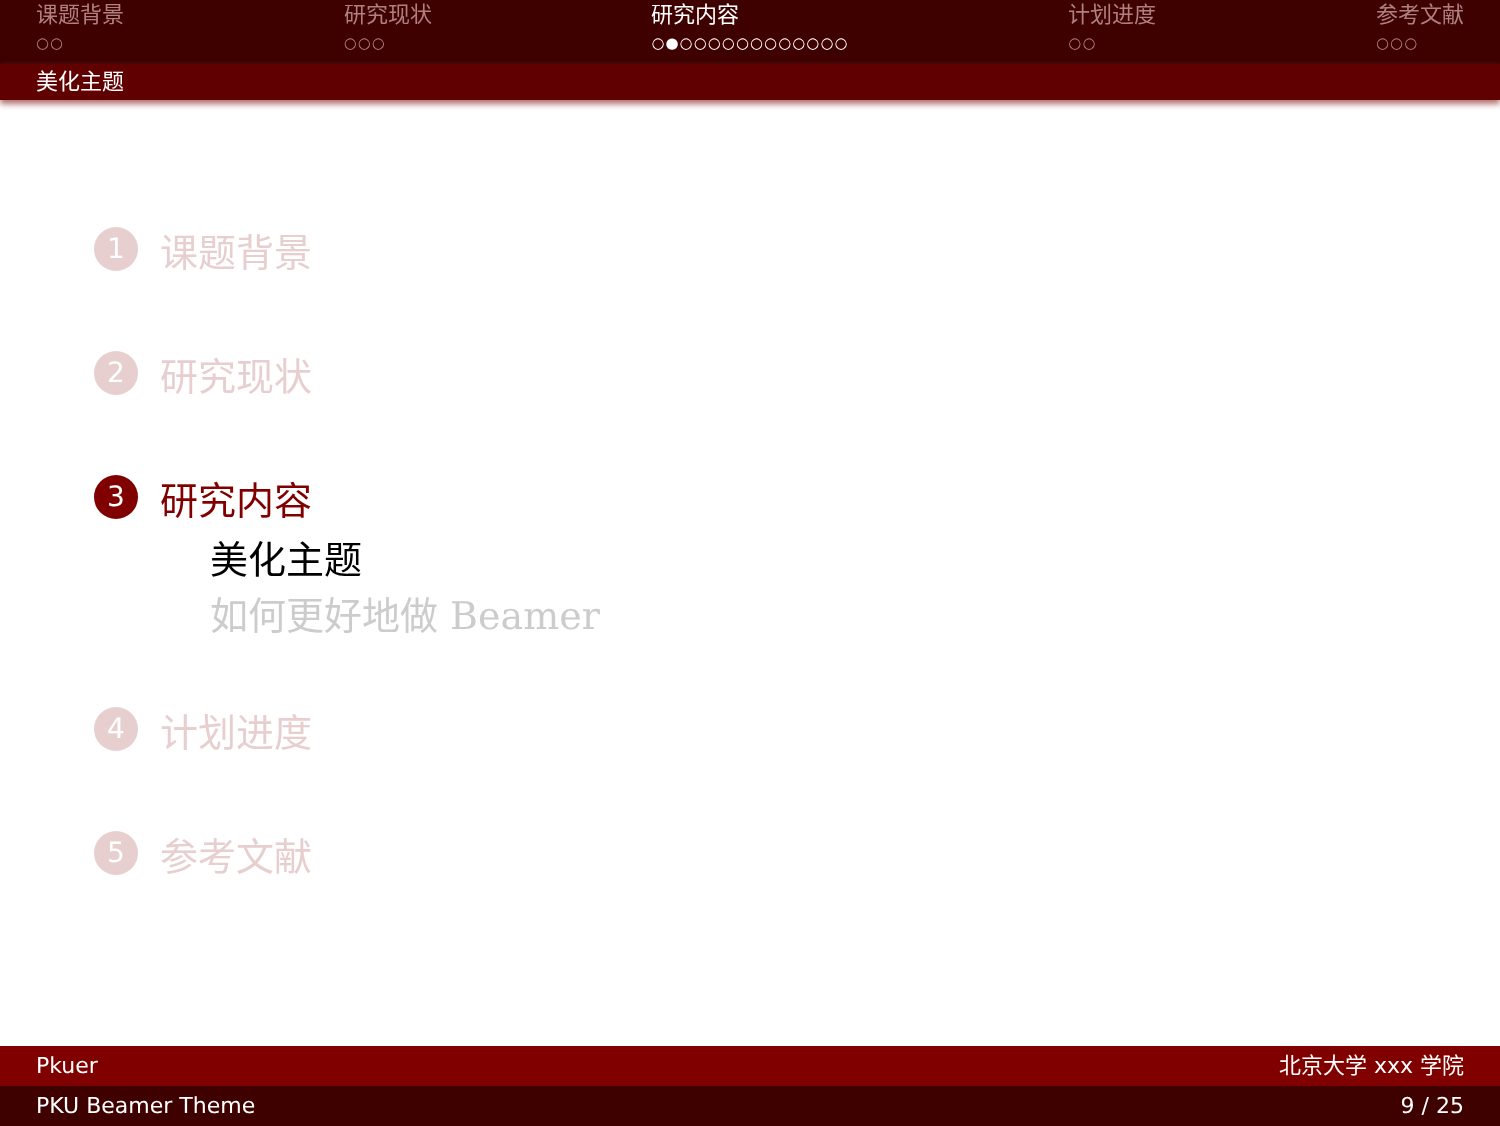课题背景
○○
研究现状
○○○
研究内容
○●○○○○○○○○○○○○
计划进度
○○
参考文献
○○○
美化主题
1 课题背景
2 研究现状
3 研究内容
美化主题
如何更好地做 Beamer
4 计划进度
5 参考文献
Pkuer 北京大学 xxx 学院
PKU Beamer Theme 9 / 25